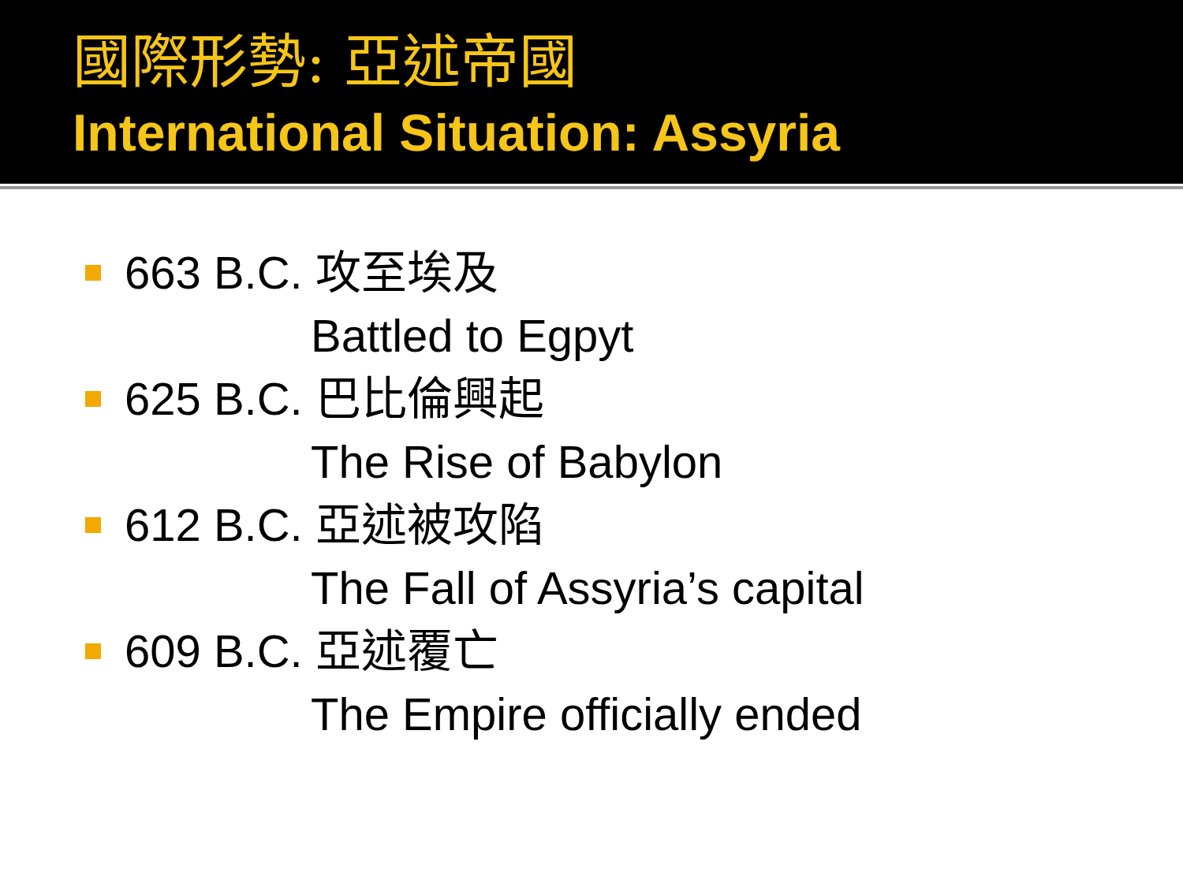國際形勢: 亞述帝國
International Situation: Assyria
663 B.C. 攻至埃及
Battled to Egpyt
625 B.C. 巴比倫興起
The Rise of Babylon
612 B.C. 亞述被攻陷
The Fall of Assyria’s capital
609 B.C. 亞述覆亡
The Empire officially ended